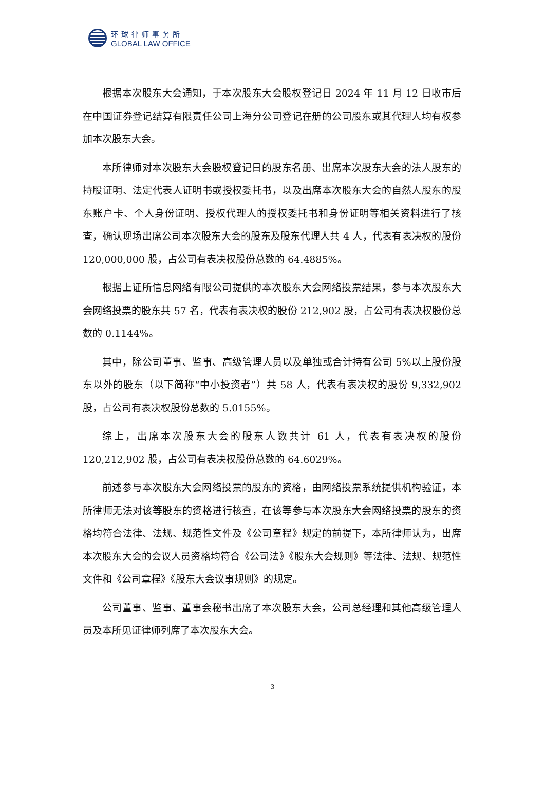环球律师事务所
GLOBAL LAW OFFICE
根据本次股东大会通知，于本次股东大会股权登记日 2024 年 11 月 12 日收市后在中国证券登记结算有限责任公司上海分公司登记在册的公司股东或其代理人均有权参加本次股东大会。
本所律师对本次股东大会股权登记日的股东名册、出席本次股东大会的法人股东的持股证明、法定代表人证明书或授权委托书，以及出席本次股东大会的自然人股东的股东账户卡、个人身份证明、授权代理人的授权委托书和身份证明等相关资料进行了核查，确认现场出席公司本次股东大会的股东及股东代理人共 4 人，代表有表决权的股份 120,000,000 股，占公司有表决权股份总数的 64.4885%。
根据上证所信息网络有限公司提供的本次股东大会网络投票结果，参与本次股东大会网络投票的股东共 57 名，代表有表决权的股份 212,902 股，占公司有表决权股份总数的 0.1144%。
其中，除公司董事、监事、高级管理人员以及单独或合计持有公司 5%以上股份股东以外的股东（以下简称“中小投资者”）共 58 人，代表有表决权的股份 9,332,902 股，占公司有表决权股份总数的 5.0155%。
综上，出席本次股东大会的股东人数共计 61 人，代表有表决权的股份 120,212,902 股，占公司有表决权股份总数的 64.6029%。
前述参与本次股东大会网络投票的股东的资格，由网络投票系统提供机构验证，本所律师无法对该等股东的资格进行核查，在该等参与本次股东大会网络投票的股东的资格均符合法律、法规、规范性文件及《公司章程》规定的前提下，本所律师认为，出席本次股东大会的会议人员资格均符合《公司法》《股东大会规则》等法律、法规、规范性文件和《公司章程》《股东大会议事规则》的规定。
公司董事、监事、董事会秘书出席了本次股东大会，公司总经理和其他高级管理人员及本所见证律师列席了本次股东大会。
3